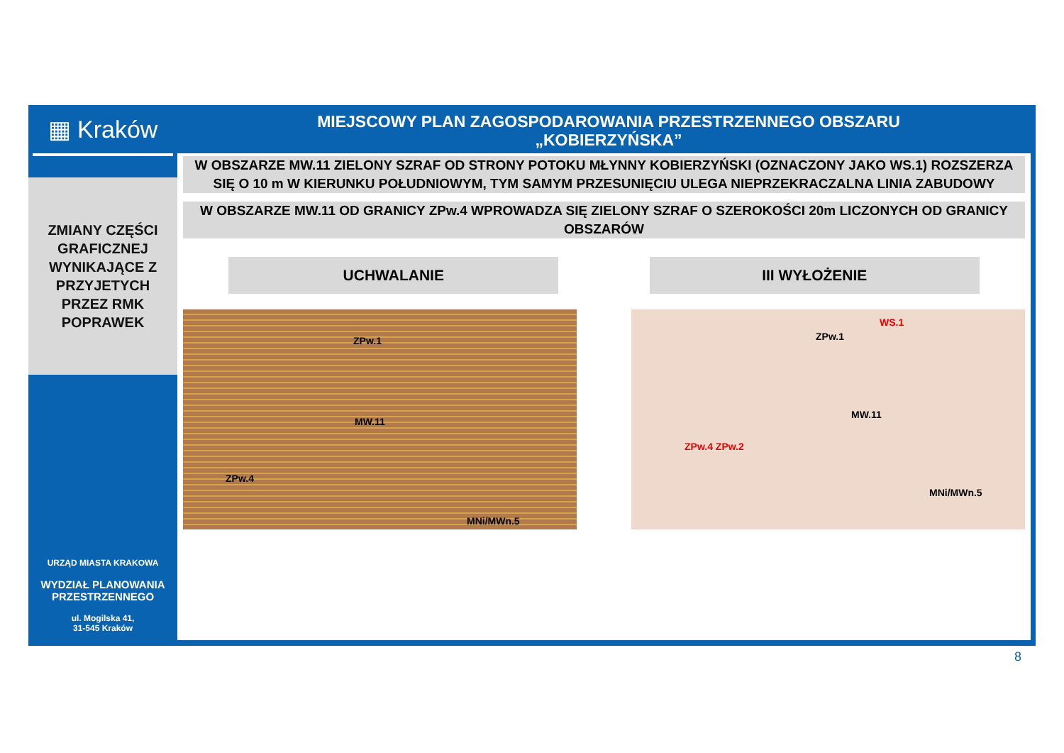▦ Kraków
ZMIANY CZĘŚCI
GRAFICZNEJ
WYNIKAJĄCE Z
PRZYJETYCH
PRZEZ RMK
POPRAWEK
URZĄD MIASTA KRAKOWA
WYDZIAŁ PLANOWANIA PRZESTRZENNEGO
ul. Mogilska 41,
31-545 Kraków
MIEJSCOWY PLAN ZAGOSPODAROWANIA PRZESTRZENNEGO OBSZARU
„KOBIERZYŃSKA”
W OBSZARZE MW.11 ZIELONY SZRAF OD STRONY POTOKU MŁYNNY KOBIERZYŃSKI (OZNACZONY JAKO WS.1) ROZSZERZA SIĘ O 10 m W KIERUNKU POŁUDNIOWYM, TYM SAMYM PRZESUNIĘCIU ULEGA NIEPRZEKRACZALNA LINIA ZABUDOWY
W OBSZARZE MW.11 OD GRANICY ZPw.4 WPROWADZA SIĘ ZIELONY SZRAF O SZEROKOŚCI 20m LICZONYCH OD GRANICY OBSZARÓW
UCHWALANIE III WYŁOŻENIE
ZPw.1
MW.11
ZPw.4
MNi/MWn.5
ZPw.1
WS.1
MW.11
ZPw.4 ZPw.2
MNi/MWn.5
8